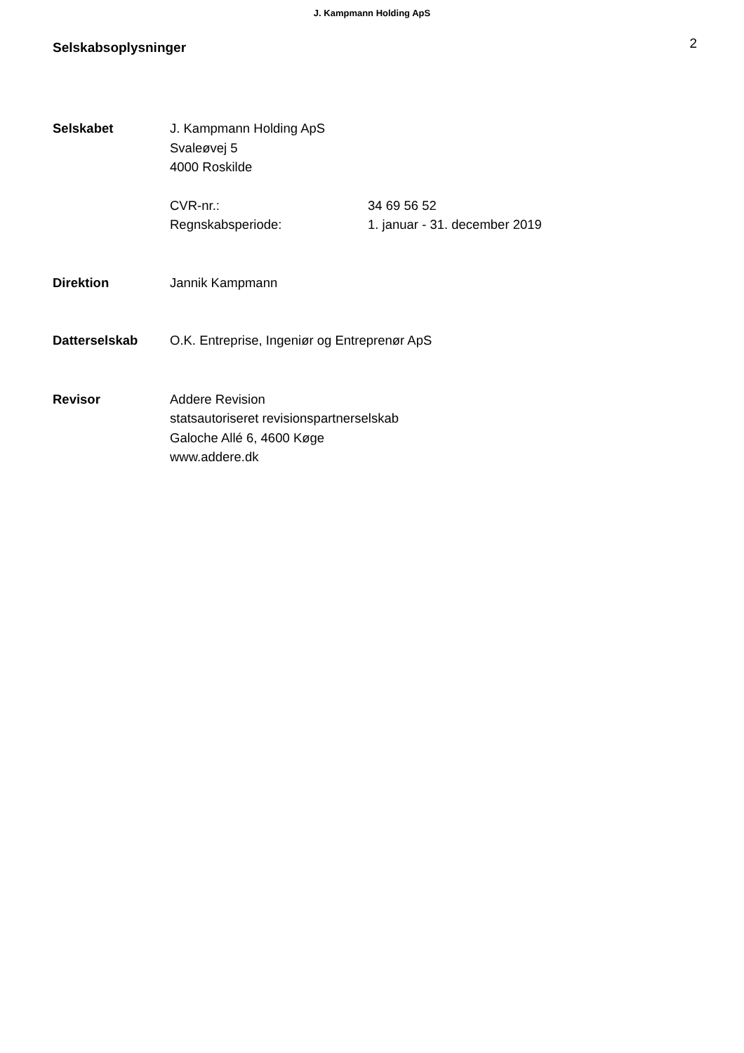J. Kampmann Holding ApS
Selskabsoplysninger
2
Selskabet J. Kampmann Holding ApS
Svaleøvej 5
4000 Roskilde
| CVR-nr.: | 34 69 56 52 |
| Regnskabsperiode: | 1. januar - 31. december 2019 |
Direktion Jannik Kampmann
Datterselskab O.K. Entreprise, Ingeniør og Entreprenør ApS
Revisor Addere Revision
statsautoriseret revisionspartnerselskab
Galoche Allé 6, 4600 Køge
www.addere.dk